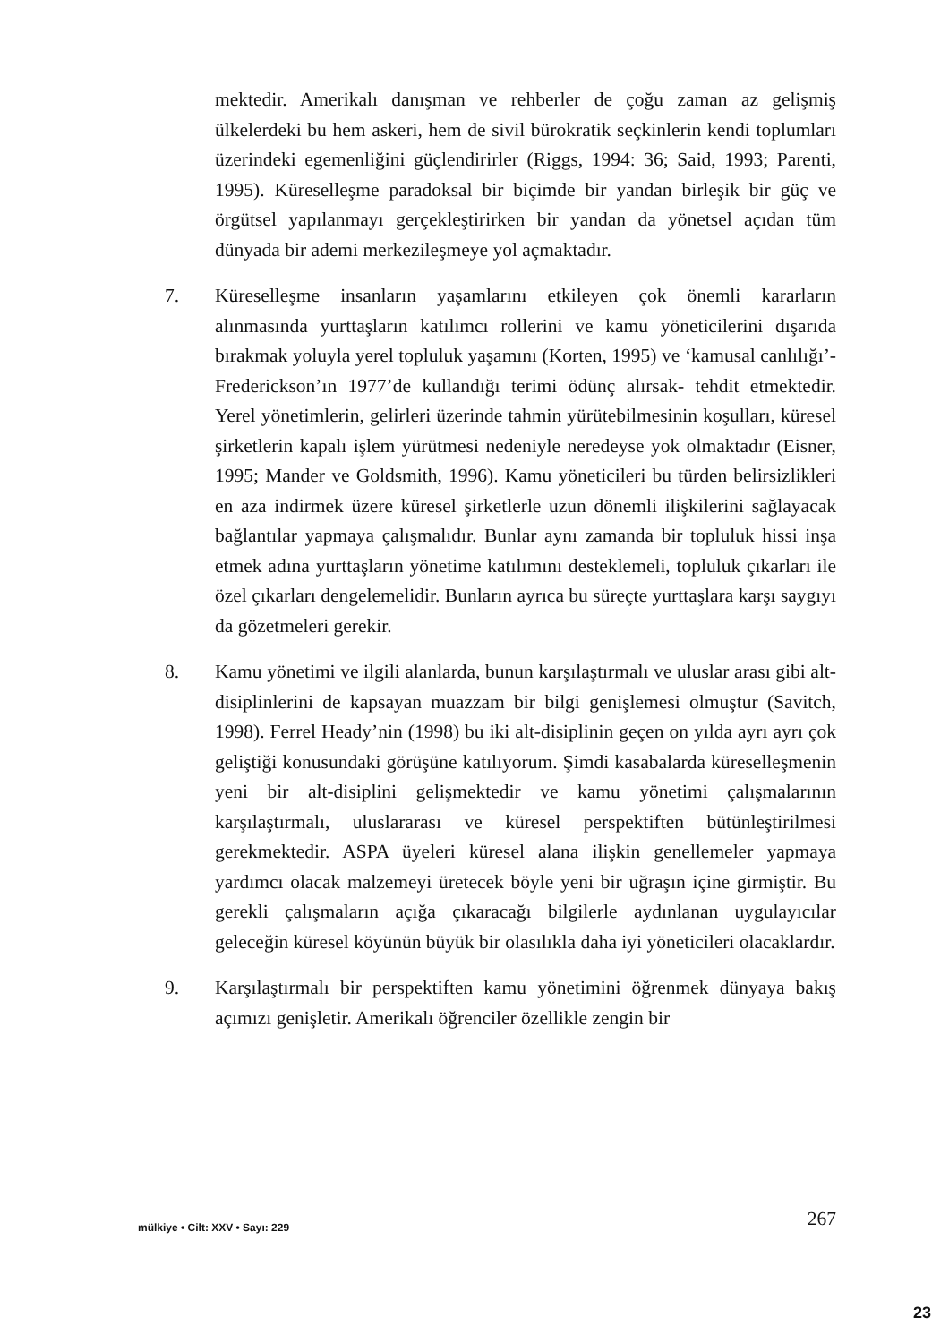mektedir. Amerikalı danışman ve rehberler de çoğu zaman az gelişmiş ülkelerdeki bu hem askeri, hem de sivil bürokratik seçkinlerin kendi toplumları üzerindeki egemenliğini güçlendirirler (Riggs, 1994: 36; Said, 1993; Parenti, 1995). Küreselleşme paradoksal bir biçimde bir yandan birleşik bir güç ve örgütsel yapılanmayı gerçekleştirirken bir yandan da yönetsel açıdan tüm dünyada bir ademi merkezileşmeye yol açmaktadır.
7. Küreselleşme insanların yaşamlarını etkileyen çok önemli kararların alınmasında yurttaşların katılımcı rollerini ve kamu yöneticilerini dışarıda bırakmak yoluyla yerel topluluk yaşamını (Korten, 1995) ve ‘kamusal canlılığı’- Frederickson’ın 1977’de kullandığı terimi ödünç alırsak- tehdit etmektedir. Yerel yönetimlerin, gelirleri üzerinde tahmin yürütebilmesinin koşulları, küresel şirketlerin kapalı işlem yürütmesi nedeniyle neredeyse yok olmaktadır (Eisner, 1995; Mander ve Goldsmith, 1996). Kamu yöneticileri bu türden belirsizlikleri en aza indirmek üzere küresel şirketlerle uzun dönemli ilişkilerini sağlayacak bağlantılar yapmaya çalışmalıdır. Bunlar aynı zamanda bir topluluk hissi inşa etmek adına yurttaşların yönetime katılımını desteklemeli, topluluk çıkarları ile özel çıkarları dengelemelidir. Bunların ayrıca bu süreçte yurttaşlara karşı saygıyı da gözetmeleri gerekir.
8. Kamu yönetimi ve ilgili alanlarda, bunun karşılaştırmalı ve uluslar arası gibi alt-disiplinlerini de kapsayan muazzam bir bilgi genişlemesi olmuştur (Savitch, 1998). Ferrel Heady’nin (1998) bu iki alt-disiplinin geçen on yılda ayrı ayrı çok geliştiği konusundaki görüşüne katılıyorum. Şimdi kasabalarda küreselleşmenin yeni bir alt-disiplini gelişmektedir ve kamu yönetimi çalışmalarının karşılaştırmalı, uluslararası ve küresel perspektiften bütünleştirilmesi gerekmektedir. ASPA üyeleri küresel alana ilişkin genellemeler yapmaya yardımcı olacak malzemeyi üretecek böyle yeni bir uğraşın içine girmiştir. Bu gerekli çalışmaların açığa çıkaracağı bilgilerle aydınlanan uygulayıcılar geleceğin küresel köyünün büyük bir olasılıkla daha iyi yöneticileri olacaklardır.
9. Karşılaştırmalı bir perspektiften kamu yönetimini öğrenmek dünyaya bakış açımızı genişletir. Amerikalı öğrenciler özellikle zengin bir
mülkiye • Cilt: XXV • Sayı: 229 267
23